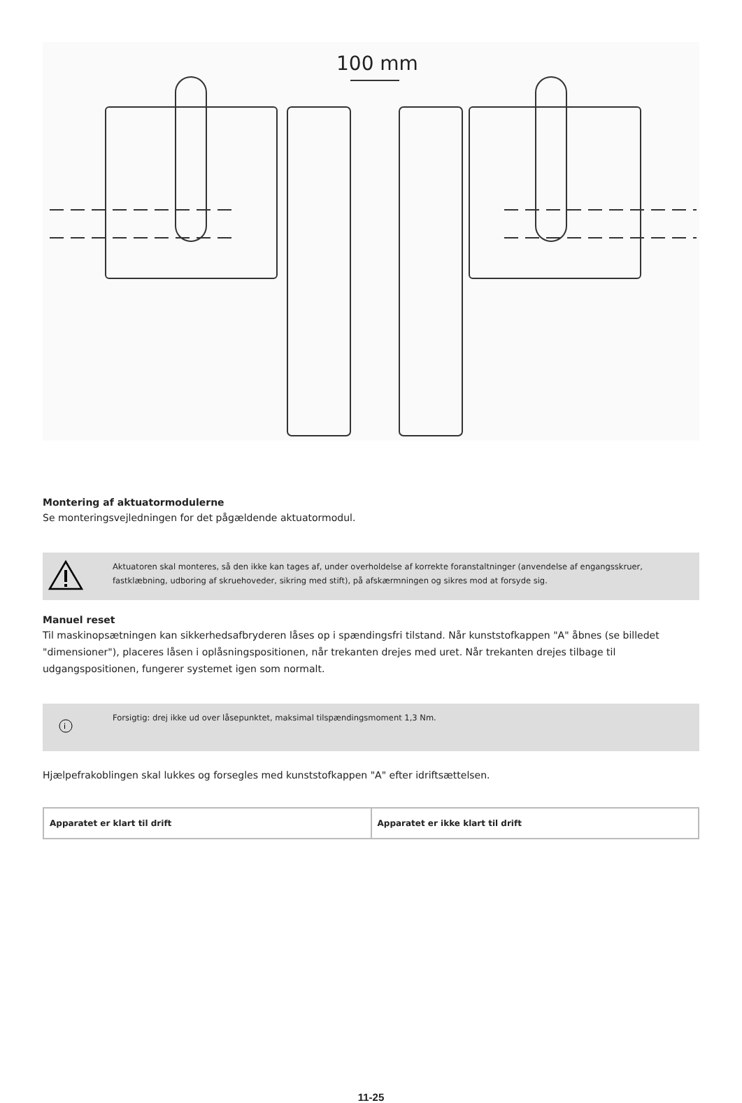100 mm
Montering af aktuatormodulerne
Se monteringsvejledningen for det pågældende aktuatormodul.
Aktuatoren skal monteres, så den ikke kan tages af, under overholdelse af korrekte foranstaltninger (anvendelse af engangsskruer, fastklæbning, udboring af skruehoveder, sikring med stift), på afskærmningen og sikres mod at forsyde sig.
Manuel reset
Til maskinopsætningen kan sikkerhedsafbryderen låses op i spændingsfri tilstand. Når kunststofkappen "A" åbnes (se billedet "dimensioner"), placeres låsen i oplåsningspositionen, når trekanten drejes med uret. Når trekanten drejes tilbage til udgangspositionen, fungerer systemet igen som normalt.
i
Forsigtig: drej ikke ud over låsepunktet, maksimal tilspændingsmoment 1,3 Nm.
Hjælpefrakoblingen skal lukkes og forsegles med kunststofkappen "A" efter idriftsættelsen.
| Apparatet er klart til drift | Apparatet er ikke klart til drift |
11-25